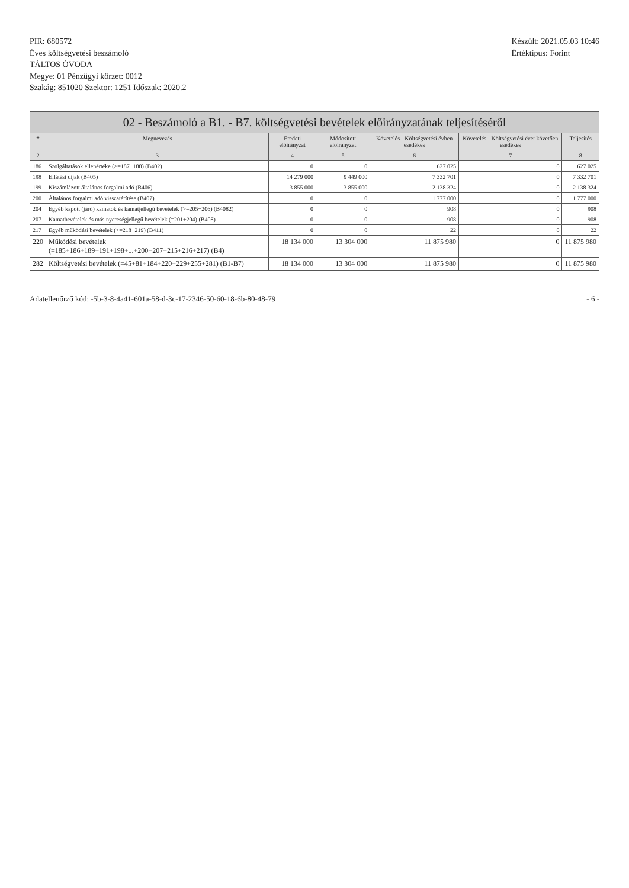PIR: 680572
Éves költségvetési beszámoló
TÁLTOS ÓVODA
Megye: 01 Pénzügyi körzet: 0012
Szakág: 851020 Szektor: 1251 Időszak: 2020.2
Készült: 2021.05.03 10:46
Értéktípus: Forint
| 02 - Beszámoló a B1. - B7. költségvetési bevételek előirányzatának teljesítéséről | | | | | | |
| --- | --- | --- | --- | --- | --- | --- |
| # | Megnevezés | Eredeti előirányzat | Módosított előirányzat | Követelés - Költségvetési évben esedékes | Követelés - Költségvetési évet követően esedékes | Teljesítés |
| 2 | 3 | 4 | 5 | 6 | 7 | 8 |
| 186 | Szolgáltatások ellenértéke (>=187+188) (B402) | 0 | 0 | 627 025 | 0 | 627 025 |
| 198 | Ellátási díjak (B405) | 14 279 000 | 9 449 000 | 7 332 701 | 0 | 7 332 701 |
| 199 | Kiszámlázott általános forgalmi adó (B406) | 3 855 000 | 3 855 000 | 2 138 324 | 0 | 2 138 324 |
| 200 | Általános forgalmi adó visszatérítése (B407) | 0 | 0 | 1 777 000 | 0 | 1 777 000 |
| 204 | Egyéb kapott (járó) kamatok és kamatjellegű bevételek (>=205+206) (B4082) | 0 | 0 | 908 | 0 | 908 |
| 207 | Kamatbevételek és más nyereségjellegű bevételek (=201+204) (B408) | 0 | 0 | 908 | 0 | 908 |
| 217 | Egyéb működési bevételek (>=218+219) (B411) | 0 | 0 | 22 | 0 | 22 |
| 220 | Működési bevételek (=185+186+189+191+198+...+200+207+215+216+217) (B4) | 18 134 000 | 13 304 000 | 11 875 980 | 0 | 11 875 980 |
| 282 | Költségvetési bevételek (=45+81+184+220+229+255+281) (B1-B7) | 18 134 000 | 13 304 000 | 11 875 980 | 0 | 11 875 980 |
Adatellenőrző kód: -5b-3-8-4a41-601a-58-d-3c-17-2346-50-60-18-6b-80-48-79
- 6 -